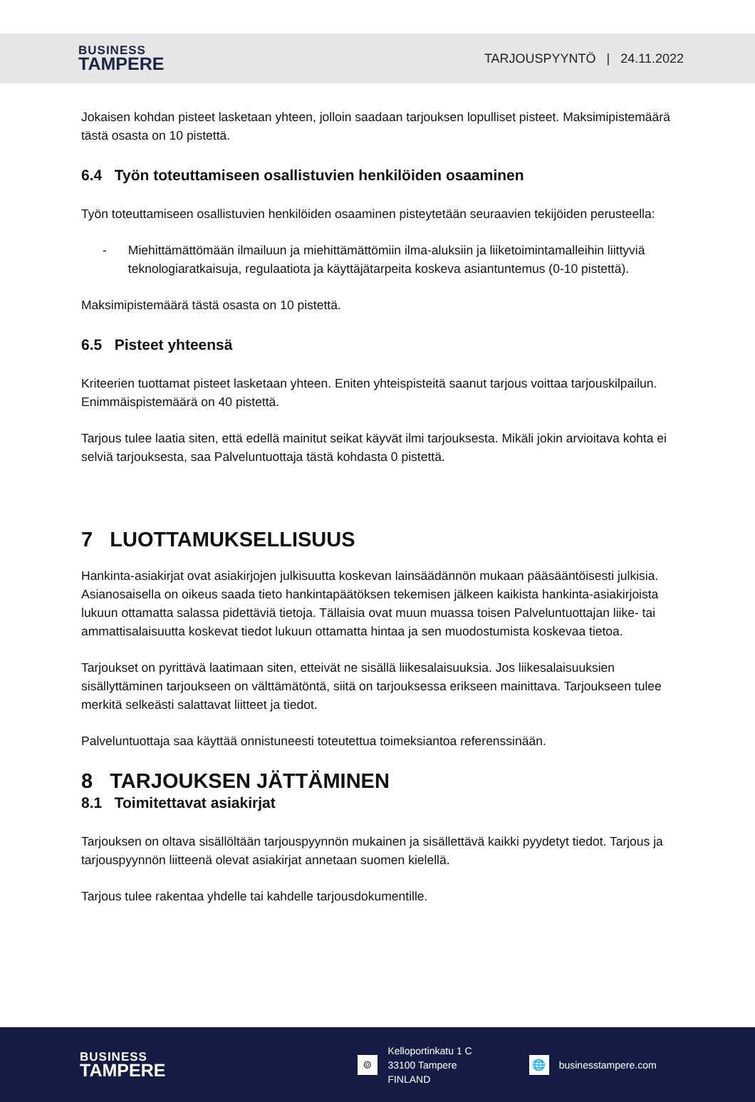BUSINESS
TAMPERE
TARJOUSPYYNTÖ | 24.11.2022
Jokaisen kohdan pisteet lasketaan yhteen, jolloin saadaan tarjouksen lopulliset pisteet. Maksimipistemäärä tästä osasta on 10 pistettä.
6.4 Työn toteuttamiseen osallistuvien henkilöiden osaaminen
Työn toteuttamiseen osallistuvien henkilöiden osaaminen pisteytetään seuraavien tekijöiden perusteella:
- Miehittämättömään ilmailuun ja miehittämättömiin ilma-aluksiin ja liiketoimintamalleihin liittyviä teknologiaratkaisuja, regulaatiota ja käyttäjätarpeita koskeva asiantuntemus (0-10 pistettä).
Maksimipistemäärä tästä osasta on 10 pistettä.
6.5 Pisteet yhteensä
Kriteerien tuottamat pisteet lasketaan yhteen. Eniten yhteispisteitä saanut tarjous voittaa tarjouskilpailun. Enimmäispistemäärä on 40 pistettä.
Tarjous tulee laatia siten, että edellä mainitut seikat käyvät ilmi tarjouksesta. Mikäli jokin arvioitava kohta ei selviä tarjouksesta, saa Palveluntuottaja tästä kohdasta 0 pistettä.
7 LUOTTAMUKSELLISUUS
Hankinta-asiakirjat ovat asiakirjojen julkisuutta koskevan lainsäädännön mukaan pääsääntöisesti julkisia. Asianosaisella on oikeus saada tieto hankintapäätöksen tekemisen jälkeen kaikista hankinta-asiakirjoista lukuun ottamatta salassa pidettäviä tietoja. Tällaisia ovat muun muassa toisen Palveluntuottajan liike- tai ammattisalaisuutta koskevat tiedot lukuun ottamatta hintaa ja sen muodostumista koskevaa tietoa.
Tarjoukset on pyrittävä laatimaan siten, etteivät ne sisällä liikesalaisuuksia. Jos liikesalaisuuksien sisällyttäminen tarjoukseen on välttämätöntä, siitä on tarjouksessa erikseen mainittava. Tarjoukseen tulee merkitä selkeästi salattavat liitteet ja tiedot.
Palveluntuottaja saa käyttää onnistuneesti toteutettua toimeksiantoa referenssinään.
8 TARJOUKSEN JÄTTÄMINEN
8.1 Toimitettavat asiakirjat
Tarjouksen on oltava sisällöltään tarjouspyynnön mukainen ja sisällettävä kaikki pyydetyt tiedot. Tarjous ja tarjouspyynnön liitteenä olevat asiakirjat annetaan suomen kielellä.
Tarjous tulee rakentaa yhdelle tai kahdelle tarjousdokumentille.
BUSINESS
TAMPERE
⌾
Kelloportinkatu 1 C
33100 Tampere
FINLAND
🌐
businesstampere.com